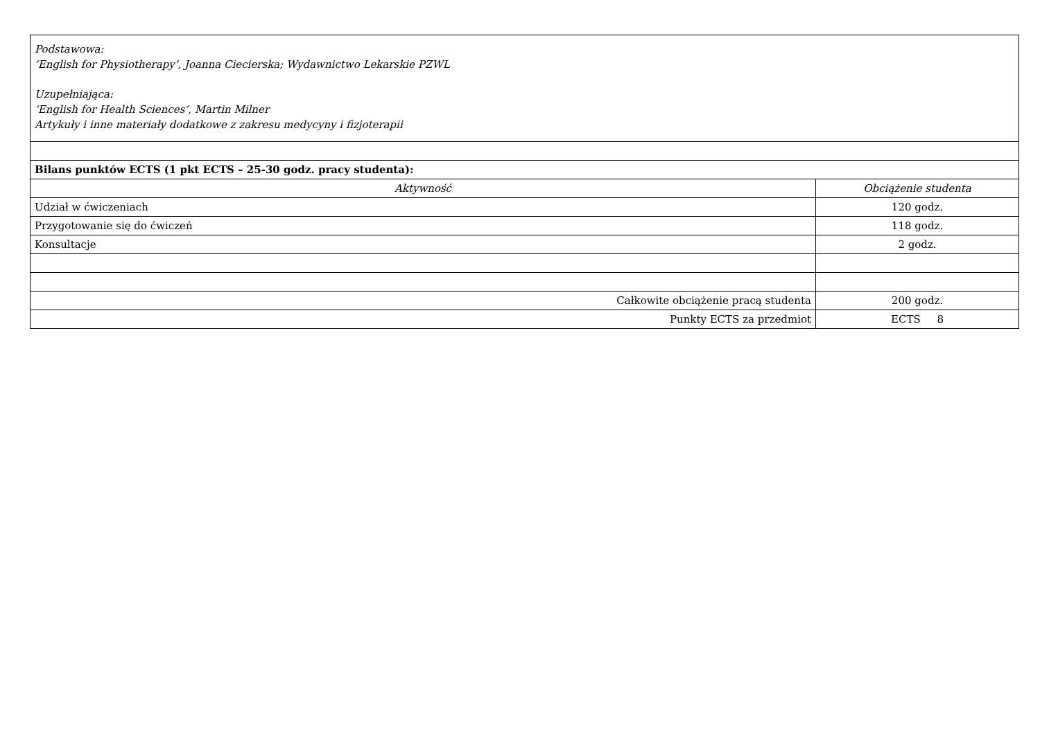| Podstawowa: ‘English for Physiotherapy’, Joanna Ciecierska; Wydawnictwo Lekarskie PZWL Uzupełniająca: ‘English for Health Sciences’, Martin Milner Artykuły i inne materiały dodatkowe z zakresu medycyny i fizjoterapii | |
| Bilans punktów ECTS (1 pkt ECTS – 25-30 godz. pracy studenta): | |
| Aktywność | Obciążenie studenta |
| Udział w ćwiczeniach | 120 godz. |
| Przygotowanie się do ćwiczeń | 118 godz. |
| Konsultacje | 2 godz. |
| Całkowite obciążenie pracą studenta | 200 godz. |
| Punkty ECTS za przedmiot | ECTS 8 |